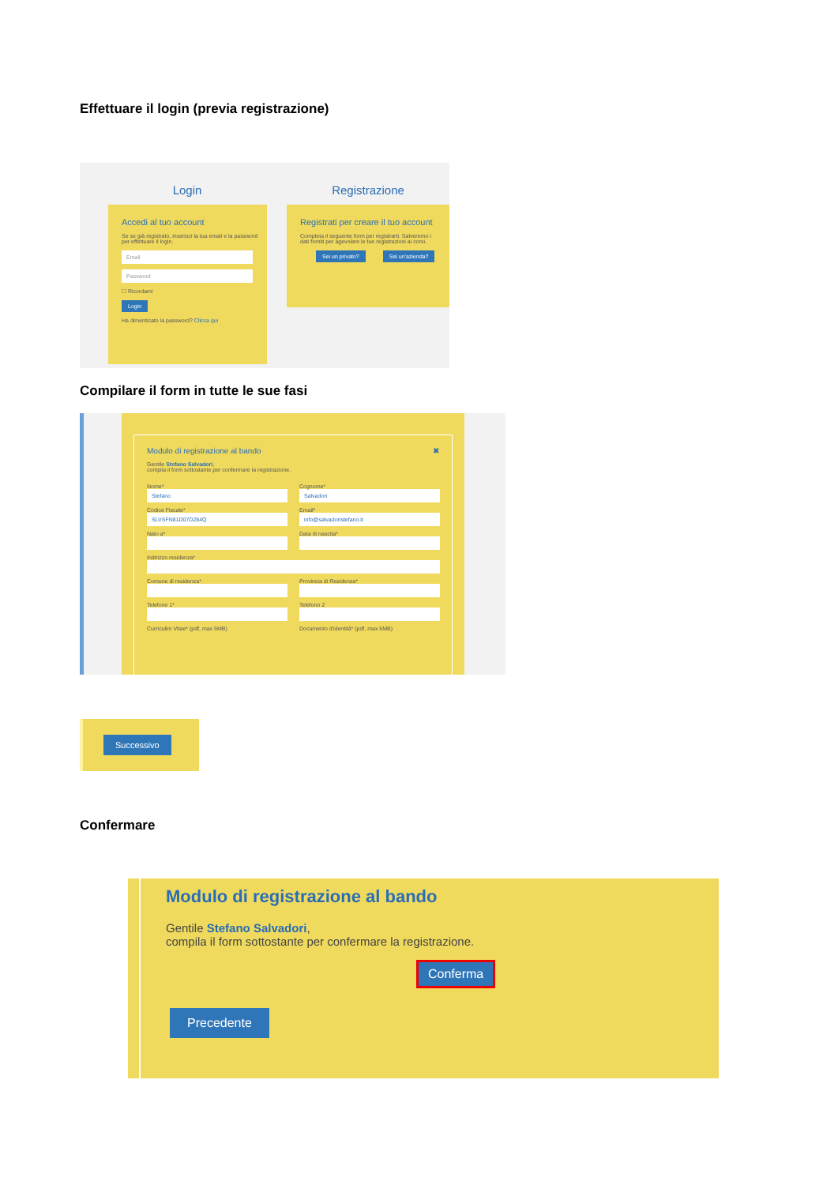Effettuare il login (previa registrazione)
Login
Accedi al tuo account
Se se già registrato, inserisci la tua email e la password per effettuare il login.
Email
Password
☐ Ricordami
Login
Ha dimenticato la password? Clicca qui
Registrazione
Registrati per creare il tuo account
Completa il seguente form per registrarti. Salveremo i dati forniti per agevolare le tue registrazioni ai corsi.
Sei un privato? Sei un'azienda?
Compilare il form in tutte le sue fasi
Modulo di registrazione al bando ✖
Gentile Stefano Salvadori,
compila il form sottostante per confermare la registrazione.
Nome*
Stefano
Cognome*
Salvadori
Codice Fiscale*
SLVSFN81D07D284Q
Email*
info@salvadoristefano.it
Nato a*
Data di nascita*
Indirizzo residenza*
Comune di residenza*
Provincia di Residenza*
Telefono 1*
Telefono 2
Curriculim Vitae* (pdf, max 5MB)
Documento d'identità* (pdf, max 5MB)
Successivo
Confermare
Modulo di registrazione al bando
Gentile Stefano Salvadori,
compila il form sottostante per confermare la registrazione.
Conferma
Precedente